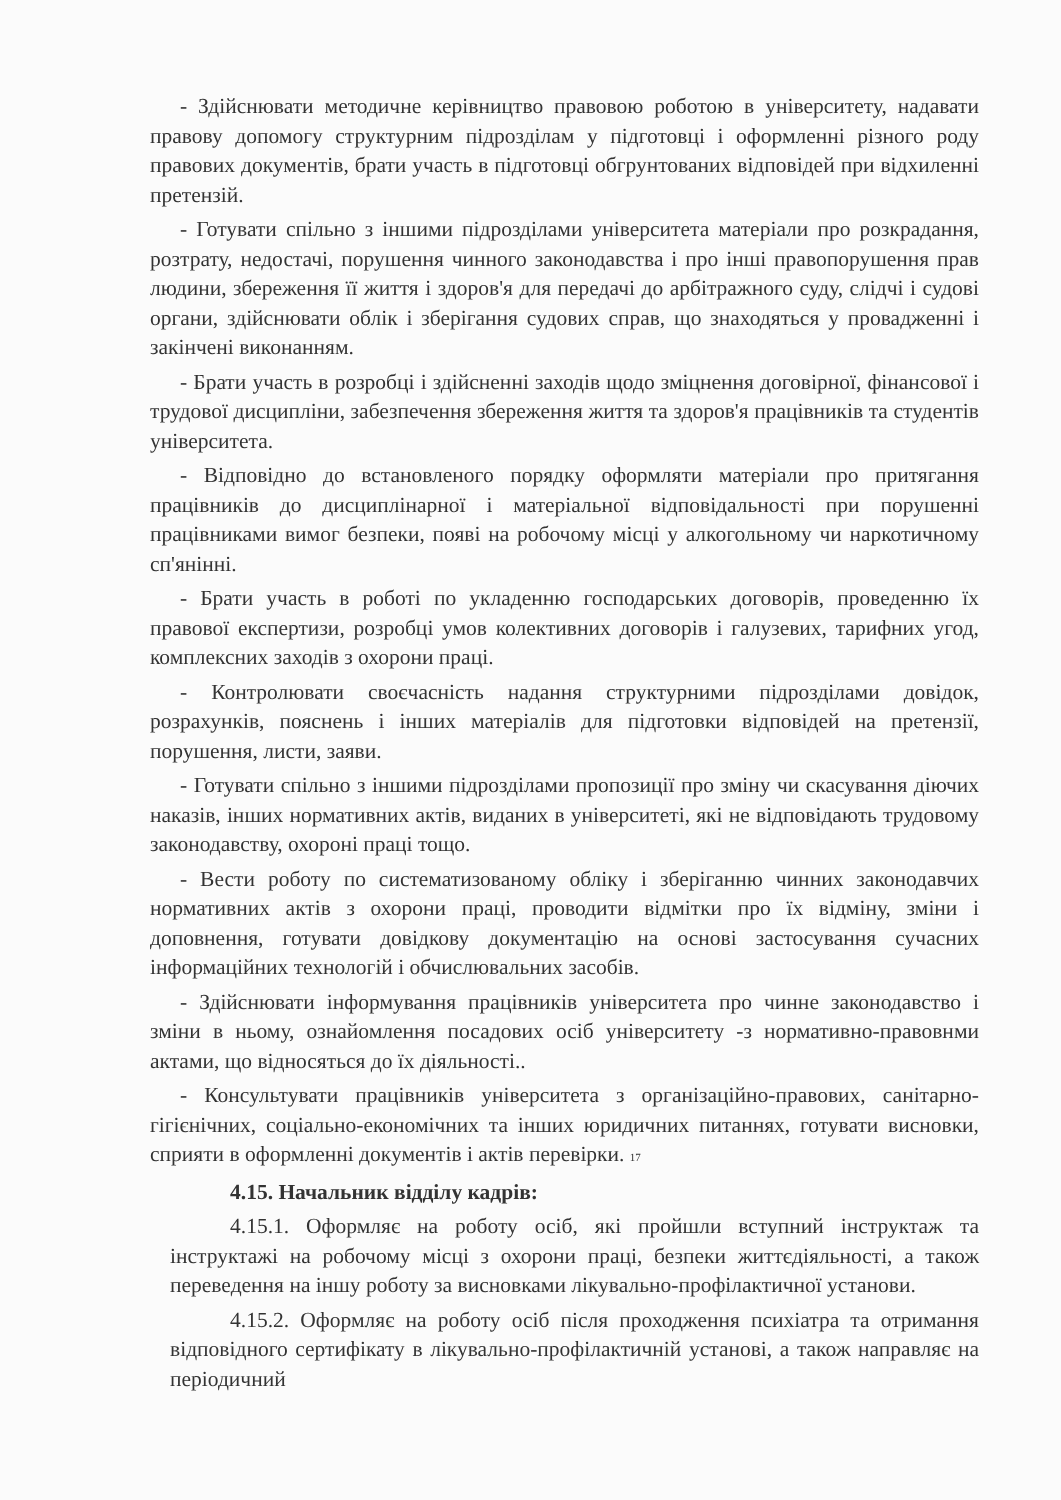- Здійснювати методичне керівництво правовою роботою в університету, надавати правову допомогу структурним підрозділам у підготовці і оформленні різного роду правових документів, брати участь в підготовці обгрунтованих відповідей при відхиленні претензій.
- Готувати спільно з іншими підрозділами університета матеріали про розкрадання, розтрату, недостачі, порушення чинного законодавства і про інші правопорушення прав людини, збереження її життя і здоров'я для передачі до арбітражного суду, слідчі і судові органи, здійснювати облік і зберігання судових справ, що знаходяться у провадженні і закінчені виконанням.
- Брати участь в розробці і здійсненні заходів щодо зміцнення договірної, фінансової і трудової дисципліни, забезпечення збереження життя та здоров'я працівників та студентів університета.
- Відповідно до встановленого порядку оформляти матеріали про притягання працівників до дисциплінарної і матеріальної відповідальності при порушенні працівниками вимог безпеки, появі на робочому місці у алкогольному чи наркотичному сп'янінні.
- Брати участь в роботі по укладенню господарських договорів, проведенню їх правової експертизи, розробці умов колективних договорів і галузевих, тарифних угод, комплексних заходів з охорони праці.
- Контролювати своєчасність надання структурними підрозділами довідок, розрахунків, пояснень і інших матеріалів для підготовки відповідей на претензії, порушення, листи, заяви.
- Готувати спільно з іншими підрозділами пропозиції про зміну чи скасування діючих наказів, інших нормативних актів, виданих в університеті, які не відповідають трудовому законодавству, охороні праці тощо.
- Вести роботу по систематизованому обліку і зберіганню чинних законодавчих нормативних актів з охорони праці, проводити відмітки про їх відміну, зміни і доповнення, готувати довідкову документацію на основі застосування сучасних інформаційних технологій і обчислювальних засобів.
- Здійснювати інформування працівників університета про чинне законодавство і зміни в ньому, ознайомлення посадових осіб університету -з нормативно-правовнми актами, що відносяться до їх діяльності..
- Консультувати працівників університета з організаційно-правових, санітарно-гігієнічних, соціально-економічних та інших юридичних питаннях, готувати висновки, сприяти в оформленні документів і актів перевірки. 17
4.15. Начальник відділу кадрів:
4.15.1. Оформляє на роботу осіб, які пройшли вступний інструктаж та інструктажі на робочому місці з охорони праці, безпеки життєдіяльності, а також переведення на іншу роботу за висновками лікувально-профілактичної установи.
4.15.2. Оформляє на роботу осіб після проходження психіатра та отримання відповідного сертифікату в лікувально-профілактичній установі, а також направляє на періодичний